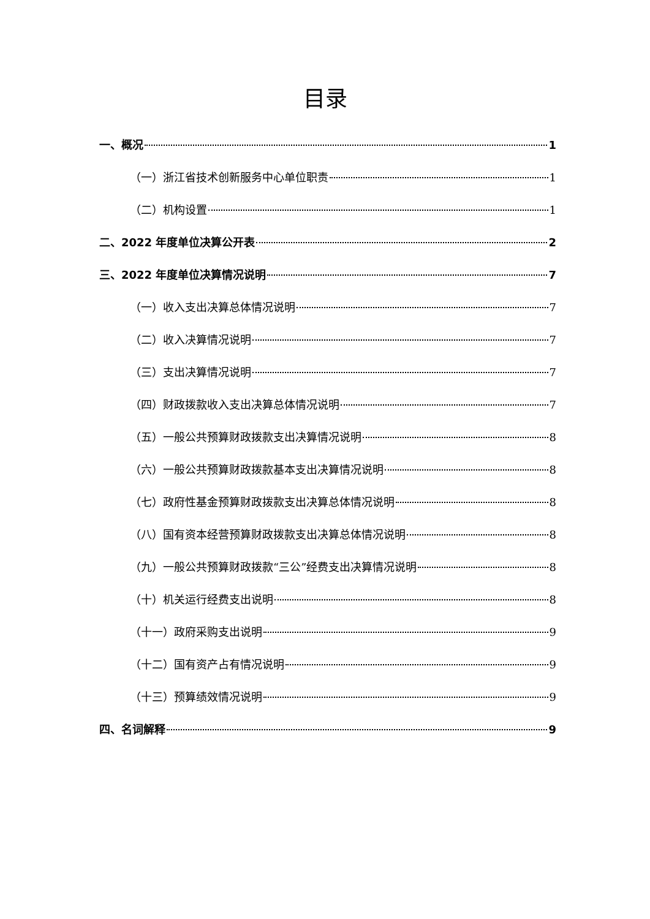目录
一、概况 1
（一）浙江省技术创新服务中心单位职责 1
（二）机构设置 1
二、2022 年度单位决算公开表 2
三、2022 年度单位决算情况说明 7
（一）收入支出决算总体情况说明 7
（二）收入决算情况说明 7
（三）支出决算情况说明 7
（四）财政拨款收入支出决算总体情况说明 7
（五）一般公共预算财政拨款支出决算情况说明 8
（六）一般公共预算财政拨款基本支出决算情况说明 8
（七）政府性基金预算财政拨款支出决算总体情况说明 8
（八）国有资本经营预算财政拨款支出决算总体情况说明 8
（九）一般公共预算财政拨款“三公”经费支出决算情况说明 8
（十）机关运行经费支出说明 8
（十一）政府采购支出说明 9
（十二）国有资产占有情况说明 9
（十三）预算绩效情况说明 9
四、名词解释 9